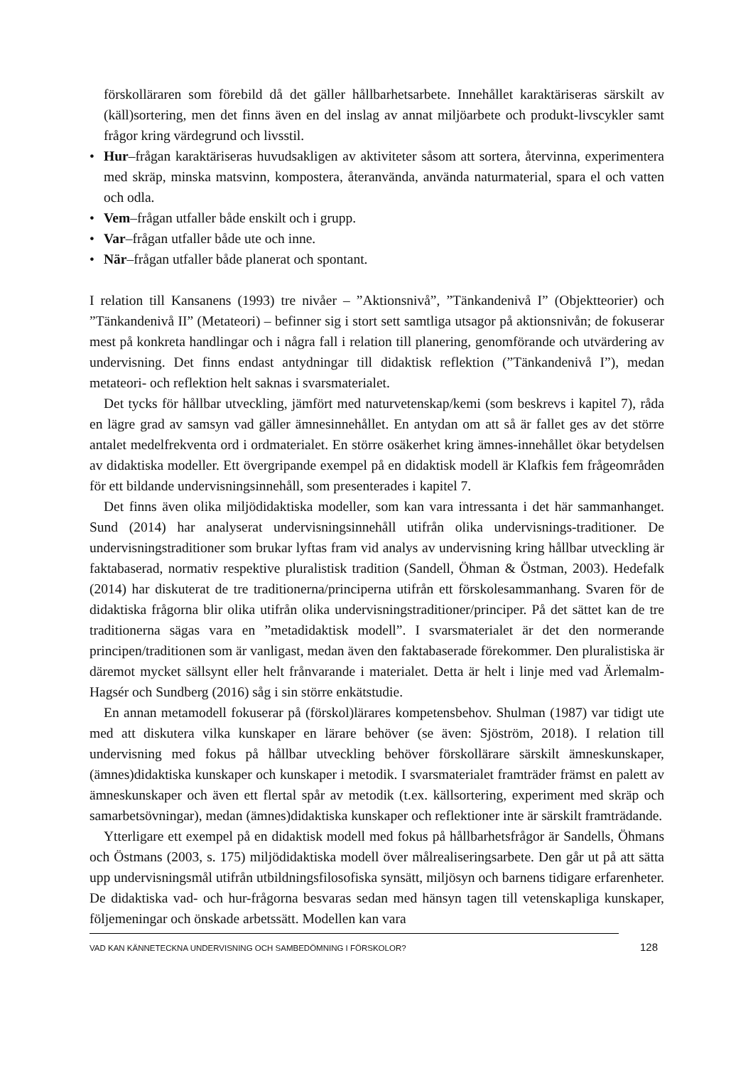förskolläraren som förebild då det gäller hållbarhetsarbete. Innehållet karaktäriseras särskilt av (käll)sortering, men det finns även en del inslag av annat miljöarbete och produkt-livscykler samt frågor kring värdegrund och livsstil.
• Hur–frågan karaktäriseras huvudsakligen av aktiviteter såsom att sortera, återvinna, experimentera med skräp, minska matsvinn, kompostera, återanvända, använda naturmaterial, spara el och vatten och odla.
• Vem–frågan utfaller både enskilt och i grupp.
• Var–frågan utfaller både ute och inne.
• När–frågan utfaller både planerat och spontant.
I relation till Kansanens (1993) tre nivåer – ”Aktionsnivå”, ”Tänkandenivå I” (Objektteorier) och ”Tänkandenivå II” (Metateori) – befinner sig i stort sett samtliga utsagor på aktionsnivån; de fokuserar mest på konkreta handlingar och i några fall i relation till planering, genomförande och utvärdering av undervisning. Det finns endast antydningar till didaktisk reflektion (”Tänkandenivå I”), medan metateori- och reflektion helt saknas i svarsmaterialet.
Det tycks för hållbar utveckling, jämfört med naturvetenskap/kemi (som beskrevs i kapitel 7), råda en lägre grad av samsyn vad gäller ämnesinnehållet. En antydan om att så är fallet ges av det större antalet medelfrekventa ord i ordmaterialet. En större osäkerhet kring ämnes-innehållet ökar betydelsen av didaktiska modeller. Ett övergripande exempel på en didaktisk modell är Klafkis fem frågeområden för ett bildande undervisningsinnehåll, som presenterades i kapitel 7.
Det finns även olika miljödidaktiska modeller, som kan vara intressanta i det här sammanhanget. Sund (2014) har analyserat undervisningsinnehåll utifrån olika undervisnings-traditioner. De undervisningstraditioner som brukar lyftas fram vid analys av undervisning kring hållbar utveckling är faktabaserad, normativ respektive pluralistisk tradition (Sandell, Öhman & Östman, 2003). Hedefalk (2014) har diskuterat de tre traditionerna/principerna utifrån ett förskolesammanhang. Svaren för de didaktiska frågorna blir olika utifrån olika undervisningstraditioner/principer. På det sättet kan de tre traditionerna sägas vara en ”metadidaktisk modell”. I svarsmaterialet är det den normerande principen/traditionen som är vanligast, medan även den faktabaserade förekommer. Den pluralistiska är däremot mycket sällsynt eller helt frånvarande i materialet. Detta är helt i linje med vad Ärlemalm-Hagsér och Sundberg (2016) såg i sin större enkätstudie.
En annan metamodell fokuserar på (förskol)lärares kompetensbehov. Shulman (1987) var tidigt ute med att diskutera vilka kunskaper en lärare behöver (se även: Sjöström, 2018). I relation till undervisning med fokus på hållbar utveckling behöver förskollärare särskilt ämneskunskaper, (ämnes)didaktiska kunskaper och kunskaper i metodik. I svarsmaterialet framträder främst en palett av ämneskunskaper och även ett flertal spår av metodik (t.ex. källsortering, experiment med skräp och samarbetsövningar), medan (ämnes)didaktiska kunskaper och reflektioner inte är särskilt framträdande.
Ytterligare ett exempel på en didaktisk modell med fokus på hållbarhetsfrågor är Sandells, Öhmans och Östmans (2003, s. 175) miljödidaktiska modell över målrealiseringsarbete. Den går ut på att sätta upp undervisningsmål utifrån utbildningsfilosofiska synsätt, miljösyn och barnens tidigare erfarenheter. De didaktiska vad- och hur-frågorna besvaras sedan med hänsyn tagen till vetenskapliga kunskaper, följemeningar och önskade arbetssätt. Modellen kan vara
VAD KAN KÄNNETECKNA UNDERVISNING OCH SAMBEDÖMNING I FÖRSKOLOR? 128